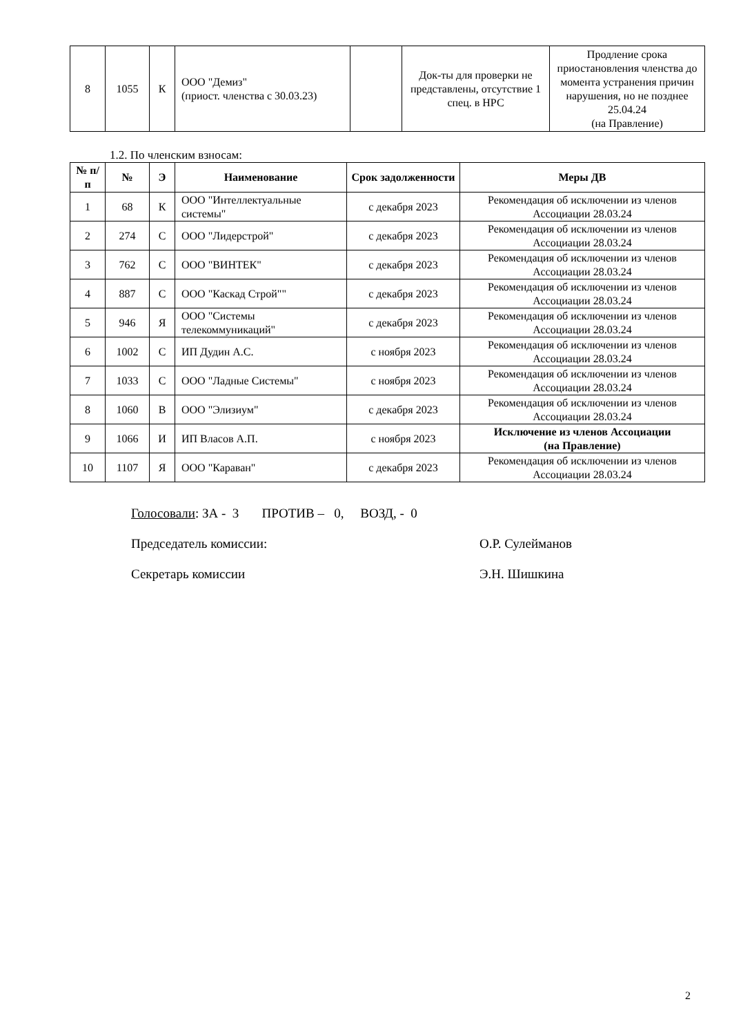| 8 | 1055 | К | ООО "Демиз" (приост. членства с 30.03.23) | | Док-ты для проверки не представлены, отсутствие 1 спец. в НРС | Продление срока приостановления членства до момента устранения причин нарушения, но не позднее 25.04.24 (на Правление) |
1.2. По членским взносам:
| № п/п | № | Э | Наименование | Срок задолженности | Меры ДВ |
| --- | --- | --- | --- | --- | --- |
| 1 | 68 | К | ООО "Интеллектуальные системы" | с декабря 2023 | Рекомендация об исключении из членов Ассоциации 28.03.24 |
| 2 | 274 | С | ООО "Лидерстрой" | с декабря 2023 | Рекомендация об исключении из членов Ассоциации 28.03.24 |
| 3 | 762 | С | ООО "ВИНТЕК" | с декабря 2023 | Рекомендация об исключении из членов Ассоциации 28.03.24 |
| 4 | 887 | С | ООО "Каскад Строй"" | с декабря 2023 | Рекомендация об исключении из членов Ассоциации 28.03.24 |
| 5 | 946 | Я | ООО "Системы телекоммуникаций" | с декабря 2023 | Рекомендация об исключении из членов Ассоциации 28.03.24 |
| 6 | 1002 | С | ИП Дудин А.С. | с ноября 2023 | Рекомендация об исключении из членов Ассоциации 28.03.24 |
| 7 | 1033 | С | ООО "Ладные Системы" | с ноября 2023 | Рекомендация об исключении из членов Ассоциации 28.03.24 |
| 8 | 1060 | В | ООО "Элизиум" | с декабря 2023 | Рекомендация об исключении из членов Ассоциации 28.03.24 |
| 9 | 1066 | И | ИП Власов А.П. | с ноября 2023 | Исключение из членов Ассоциации (на Правление) |
| 10 | 1107 | Я | ООО "Караван" | с декабря 2023 | Рекомендация об исключении из членов Ассоциации 28.03.24 |
Голосовали: ЗА - 3 ПРОТИВ – 0, ВОЗД, - 0
Председатель комиссии: О.Р. Сулейманов
Секретарь комиссии Э.Н. Шишкина
2